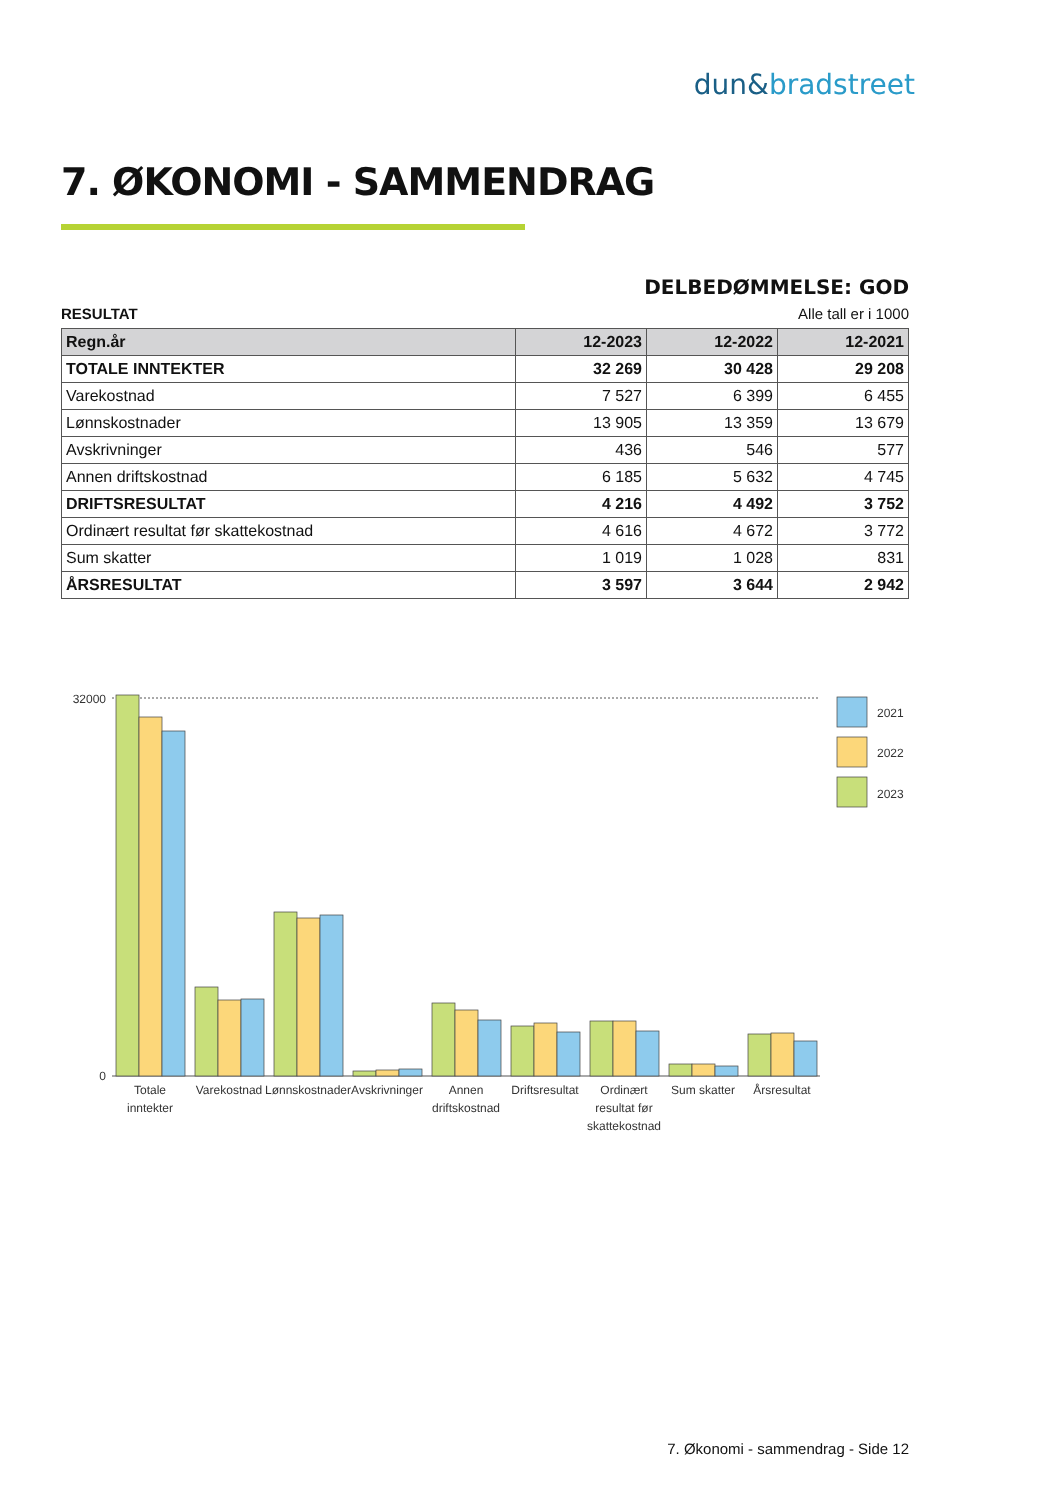dun&bradstreet
7. ØKONOMI - SAMMENDRAG
DELBEDØMMELSE: GOD
RESULTAT Alle tall er i 1000
| Regn.år | 12-2023 | 12-2022 | 12-2021 |
| --- | --- | --- | --- |
| TOTALE INNTEKTER | 32 269 | 30 428 | 29 208 |
| Varekostnad | 7 527 | 6 399 | 6 455 |
| Lønnskostnader | 13 905 | 13 359 | 13 679 |
| Avskrivninger | 436 | 546 | 577 |
| Annen driftskostnad | 6 185 | 5 632 | 4 745 |
| DRIFTSRESULTAT | 4 216 | 4 492 | 3 752 |
| Ordinært resultat før skattekostnad | 4 616 | 4 672 | 3 772 |
| Sum skatter | 1 019 | 1 028 | 831 |
| ÅRSRESULTAT | 3 597 | 3 644 | 2 942 |
32000
0
2021
2022
2023
Totale
inntekter
Varekostnad
Lønnskostnader
Avskrivninger
Annen
driftskostnad
Driftsresultat
Ordinært
resultat før
skattekostnad
Sum skatter
Årsresultat
7. Økonomi - sammendrag - Side 12